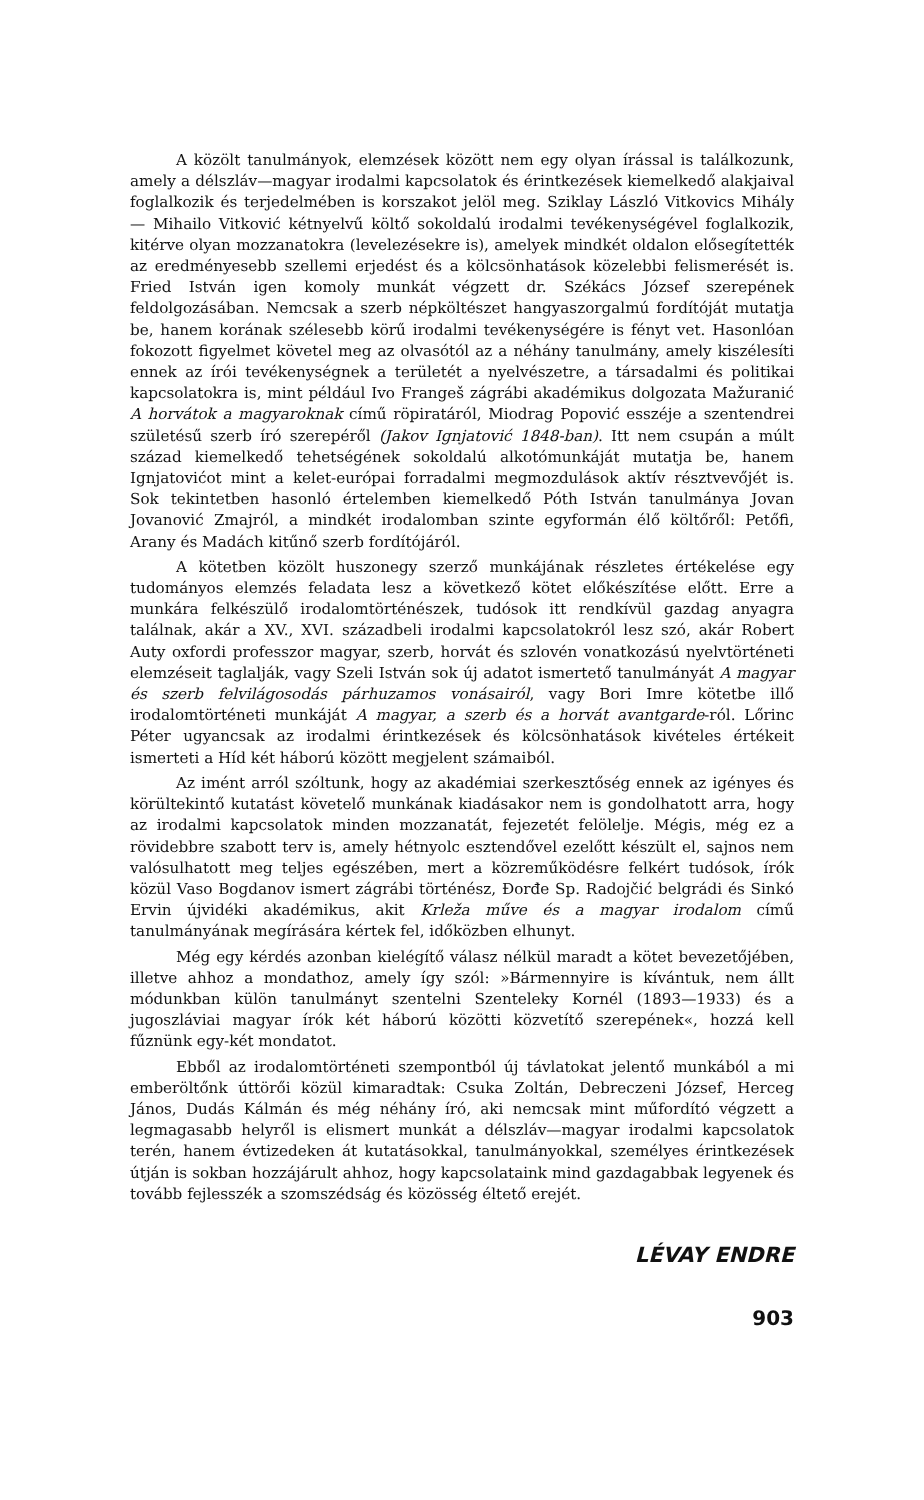A közölt tanulmányok, elemzések között nem egy olyan írással is találkozunk, amely a délszláv—magyar irodalmi kapcsolatok és érintkezések kiemelkedő alakjaival foglalkozik és terjedelmében is korszakot jelöl meg. Sziklay László Vitkovics Mihály — Mihailo Vitković kétnyelvű költő sokoldalú irodalmi tevékenységével foglalkozik, kitérve olyan mozzanatokra (levelezésekre is), amelyek mindkét oldalon elősegítették az eredményesebb szellemi erjedést és a kölcsönhatások közelebbi felismerését is. Fried István igen komoly munkát végzett dr. Székács József szerepének feldolgozásában. Nemcsak a szerb népköltészet hangyaszorgalmú fordítóját mutatja be, hanem korának szélesebb körű irodalmi tevékenységére is fényt vet. Hasonlóan fokozott figyelmet követel meg az olvasótól az a néhány tanulmány, amely kiszélesíti ennek az írói tevékenységnek a területét a nyelvészetre, a társadalmi és politikai kapcsolatokra is, mint például Ivo Frangeš zágrábi akadémikus dolgozata Mažuranić A horvátok a magyaroknak című röpiratáról, Miodrag Popović esszéje a szentendrei születésű szerb író szerepéről (Jakov Ignjatović 1848-ban). Itt nem csupán a múlt század kiemelkedő tehetségének sokoldalú alkotómunkáját mutatja be, hanem Ignjatovićot mint a kelet-európai forradalmi megmozdulások aktív résztvevőjét is. Sok tekintetben hasonló értelemben kiemelkedő Póth István tanulmánya Jovan Jovanović Zmajról, a mindkét irodalomban szinte egyformán élő költőről: Petőfi, Arany és Madách kitűnő szerb fordítójáról.
A kötetben közölt huszonegy szerző munkájának részletes értékelése egy tudományos elemzés feladata lesz a következő kötet előkészítése előtt. Erre a munkára felkészülő irodalomtörténészek, tudósok itt rendkívül gazdag anyagra találnak, akár a XV., XVI. századbeli irodalmi kapcsolatokról lesz szó, akár Robert Auty oxfordi professzor magyar, szerb, horvát és szlovén vonatkozású nyelvtörténeti elemzéseit taglalják, vagy Szeli István sok új adatot ismertető tanulmányát A magyar és szerb felvilágosodás párhuzamos vonásairól, vagy Bori Imre kötetbe illő irodalomtörténeti munkáját A magyar, a szerb és a horvát avantgarde-ról. Lőrinc Péter ugyancsak az irodalmi érintkezések és kölcsönhatások kivételes értékeit ismerteti a Híd két háború között megjelent számaiból.
Az imént arról szóltunk, hogy az akadémiai szerkesztőség ennek az igényes és körültekintő kutatást követelő munkának kiadásakor nem is gondolhatott arra, hogy az irodalmi kapcsolatok minden mozzanatát, fejezetét felölelje. Mégis, még ez a rövidebbre szabott terv is, amely hétnyolc esztendővel ezelőtt készült el, sajnos nem valósulhatott meg teljes egészében, mert a közreműködésre felkért tudósok, írók közül Vaso Bogdanov ismert zágrábi történész, Đorđe Sp. Radojčić belgrádi és Sinkó Ervin újvidéki akadémikus, akit Krleža műve és a magyar irodalom című tanulmányának megírására kértek fel, időközben elhunyt.
Még egy kérdés azonban kielégítő válasz nélkül maradt a kötet bevezetőjében, illetve ahhoz a mondathoz, amely így szól: »Bármennyire is kívántuk, nem állt módunkban külön tanulmányt szentelni Szenteleky Kornél (1893—1933) és a jugoszláviai magyar írók két háború közötti közvetítő szerepének«, hozzá kell fűznünk egy-két mondatot.
Ebből az irodalomtörténeti szempontból új távlatokat jelentő munkából a mi emberöltőnk úttörői közül kimaradtak: Csuka Zoltán, Debreczeni József, Herceg János, Dudás Kálmán és még néhány író, aki nemcsak mint műfordító végzett a legmagasabb helyről is elismert munkát a délszláv—magyar irodalmi kapcsolatok terén, hanem évtizedeken át kutatásokkal, tanulmányokkal, személyes érintkezések útján is sokban hozzájárult ahhoz, hogy kapcsolataink mind gazdagabbak legyenek és tovább fejlesszék a szomszédság és közösség éltető erejét.
LÉVAY ENDRE
903